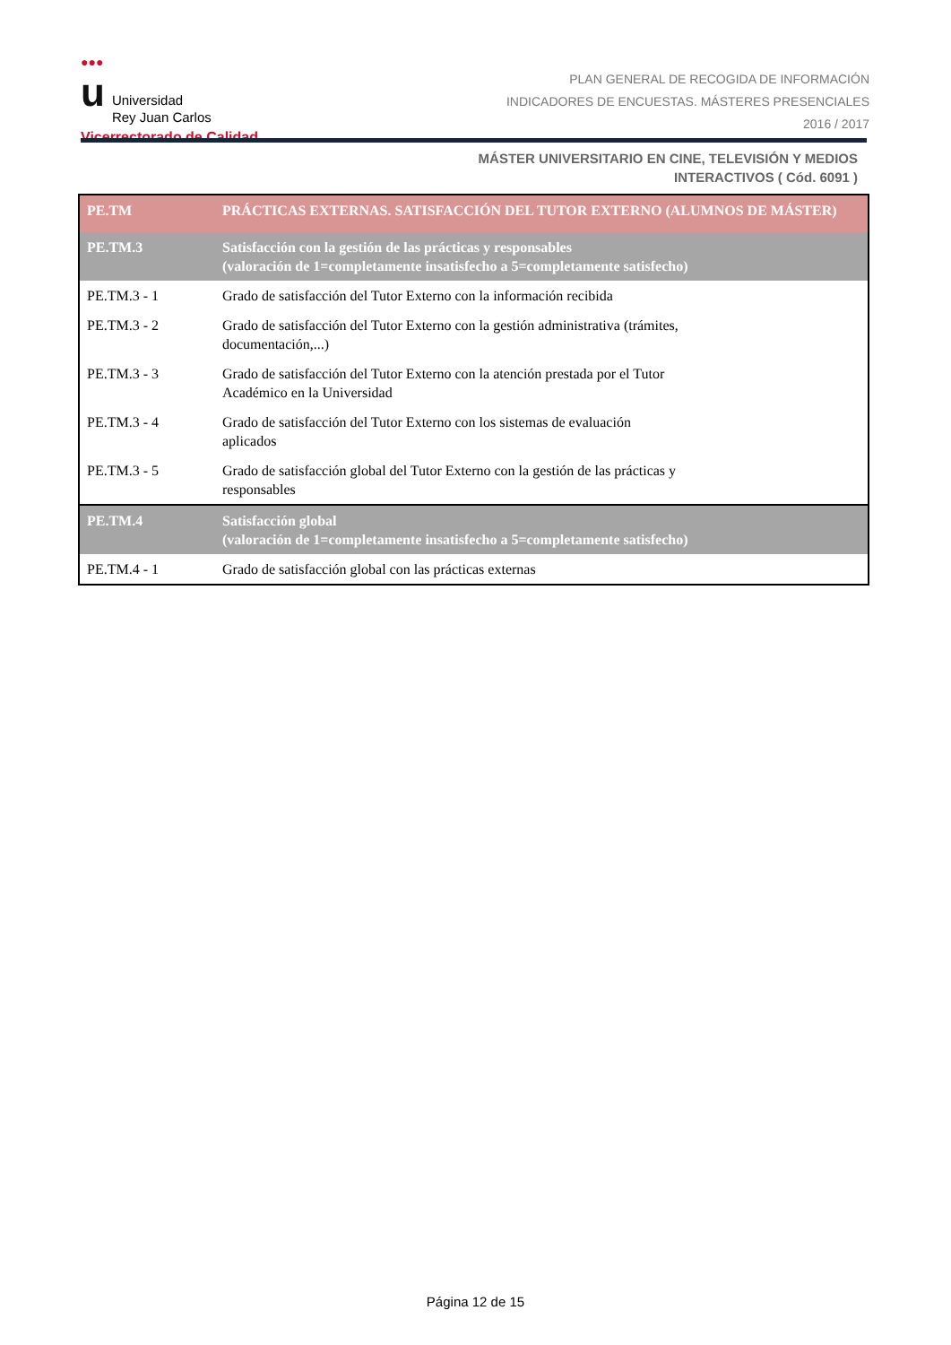●●●
u Universidad
Rey Juan Carlos
Vicerrectorado de Calidad
PLAN GENERAL DE RECOGIDA DE INFORMACIÓN
INDICADORES DE ENCUESTAS. MÁSTERES PRESENCIALES
2016 / 2017
MÁSTER UNIVERSITARIO EN CINE, TELEVISIÓN Y MEDIOS
INTERACTIVOS ( Cód. 6091 )
| PE.TM | PRÁCTICAS EXTERNAS. SATISFACCIÓN DEL TUTOR EXTERNO (ALUMNOS DE MÁSTER) |
| --- | --- |
| PE.TM.3 | Satisfacción con la gestión de las prácticas y responsables (valoración de 1=completamente insatisfecho a 5=completamente satisfecho) |
| PE.TM.3 - 1 | Grado de satisfacción del Tutor Externo con la información recibida |
| PE.TM.3 - 2 | Grado de satisfacción del Tutor Externo con la gestión administrativa (trámites, documentación,...) |
| PE.TM.3 - 3 | Grado de satisfacción del Tutor Externo con la atención prestada por el Tutor Académico en la Universidad |
| PE.TM.3 - 4 | Grado de satisfacción del Tutor Externo con los sistemas de evaluación aplicados |
| PE.TM.3 - 5 | Grado de satisfacción global del Tutor Externo con la gestión de las prácticas y responsables |
| PE.TM.4 | Satisfacción global (valoración de 1=completamente insatisfecho a 5=completamente satisfecho) |
| PE.TM.4 - 1 | Grado de satisfacción global con las prácticas externas |
Página 12 de 15